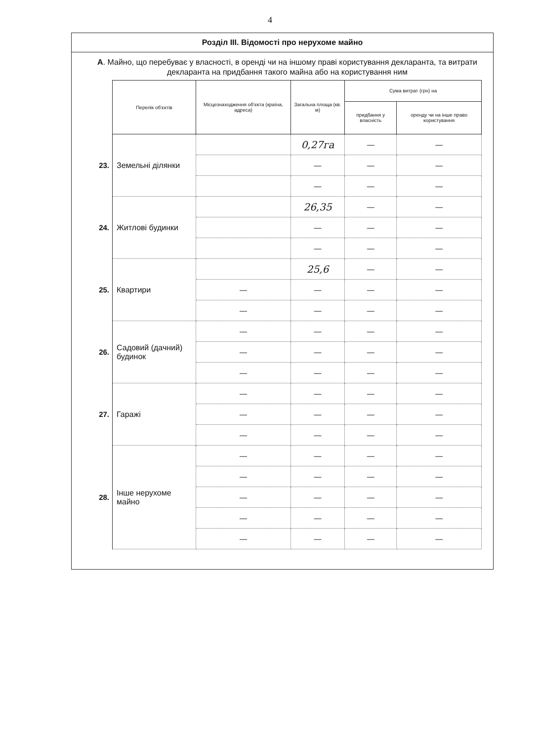4
Розділ III. Відомості про нерухоме майно
А. Майно, що перебуває у власності, в оренді чи на іншому праві користування декларанта, та витрати декларанта на придбання такого майна або на користування ним
| | Перелік об'єктів | Місцезнаходження об'єкта (країна, адреса) | Загальна площа (кв. м) | Сума витрат (грн) на | |
| | | | | придбання у власність | оренду чи на інше право користування |
| 23. | Земельні ділянки | | 0,27га | — | — |
| | | | — | — | — |
| | | | — | — | — |
| 24. | Житлові будинки | | 26,35 | — | — |
| | | | — | — | — |
| | | | — | — | — |
| 25. | Квартири | | 25,6 | — | — |
| | | — | — | — | — |
| | | — | — | — | — |
| 26. | Садовий (дачний) будинок | — | — | — | — |
| | | — | — | — | — |
| | | — | — | — | — |
| 27. | Гаражі | — | — | — | — |
| | | — | — | — | — |
| | | — | — | — | — |
| 28. | Інше нерухоме майно | — | — | — | — |
| | | — | — | — | — |
| | | — | — | — | — |
| | | — | — | — | — |
| | | — | — | — | — |